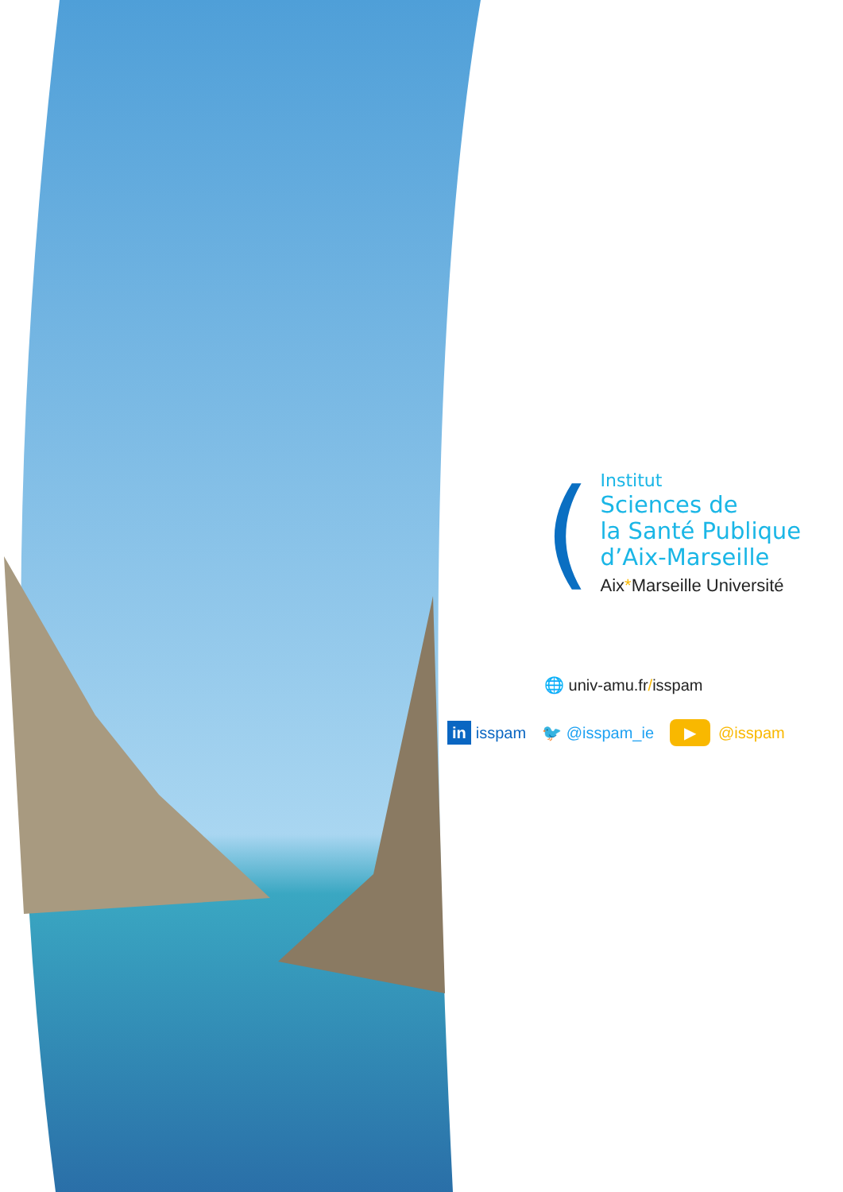(
Institut
Sciences de
la Santé Publique
d’Aix-Marseille
Aix*Marseille Université
🌐 univ-amu.fr/isspam
in isspam 🐦 @isspam_ie ▶ @isspam